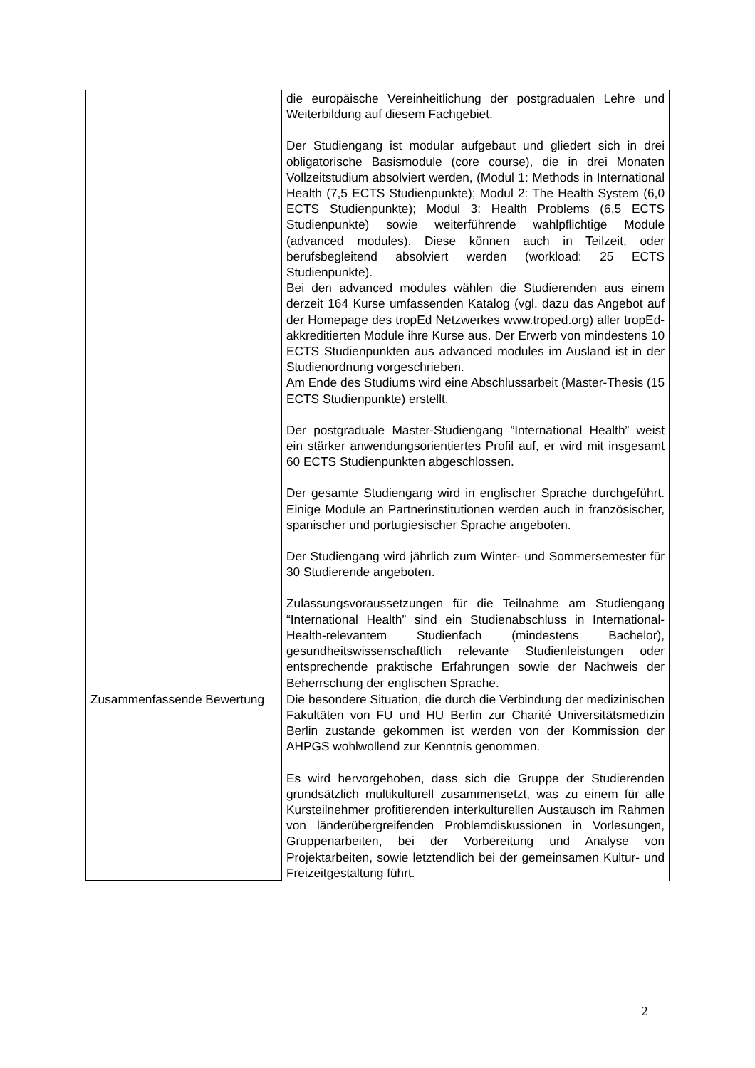| | die europäische Vereinheitlichung der postgradualen Lehre und Weiterbildung auf diesem Fachgebiet. Der Studiengang ist modular aufgebaut und gliedert sich in drei obligatorische Basismodule (core course), die in drei Monaten Vollzeitstudium absolviert werden, (Modul 1: Methods in International Health (7,5 ECTS Studienpunkte); Modul 2: The Health System (6,0 ECTS Studienpunkte); Modul 3: Health Problems (6,5 ECTS Studienpunkte) sowie weiterführende wahlpflichtige Module (advanced modules). Diese können auch in Teilzeit, oder berufsbegleitend absolviert werden (workload: 25 ECTS Studienpunkte). Bei den advanced modules wählen die Studierenden aus einem derzeit 164 Kurse umfassenden Katalog (vgl. dazu das Angebot auf der Homepage des tropEd Netzwerkes www.troped.org) aller tropEd-akkreditierten Module ihre Kurse aus. Der Erwerb von mindestens 10 ECTS Studienpunkten aus advanced modules im Ausland ist in der Studienordnung vorgeschrieben. Am Ende des Studiums wird eine Abschlussarbeit (Master-Thesis (15 ECTS Studienpunkte) erstellt. Der postgraduale Master-Studiengang ”International Health” weist ein stärker anwendungsorientiertes Profil auf, er wird mit insgesamt 60 ECTS Studienpunkten abgeschlossen. Der gesamte Studiengang wird in englischer Sprache durchgeführt. Einige Module an Partnerinstitutionen werden auch in französischer, spanischer und portugiesischer Sprache angeboten. Der Studiengang wird jährlich zum Winter- und Sommersemester für 30 Studierende angeboten. Zulassungsvoraussetzungen für die Teilnahme am Studiengang “International Health” sind ein Studienabschluss in International-Health-relevantem Studienfach (mindestens Bachelor), gesundheitswissenschaftlich relevante Studienleistungen oder entsprechende praktische Erfahrungen sowie der Nachweis der Beherrschung der englischen Sprache. |
| Zusammenfassende Bewertung | Die besondere Situation, die durch die Verbindung der medizinischen Fakultäten von FU und HU Berlin zur Charité Universitätsmedizin Berlin zustande gekommen ist werden von der Kommission der AHPGS wohlwollend zur Kenntnis genommen. Es wird hervorgehoben, dass sich die Gruppe der Studierenden grundsätzlich multikulturell zusammensetzt, was zu einem für alle Kursteilnehmer profitierenden interkulturellen Austausch im Rahmen von länderübergreifenden Problemdiskussionen in Vorlesungen, Gruppenarbeiten, bei der Vorbereitung und Analyse von Projektarbeiten, sowie letztendlich bei der gemeinsamen Kultur- und Freizeitgestaltung führt. |
2